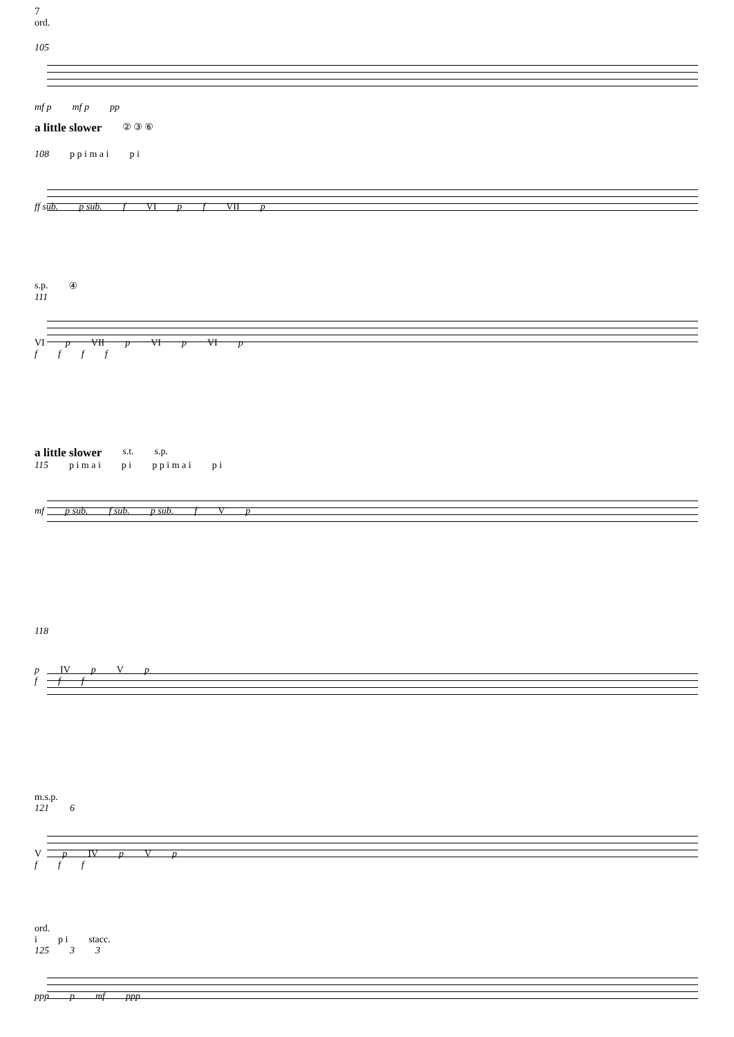7
ord.
105
mf p mf p pp
a little slower ② ③ ⑥
108 p p i m a i p i
ff sub. p sub. f VI p f VII p
s.p. ④
111
VI p VII p VI p VI p
f f f f
a little slower s.t. s.p.
115 p i m a i p i p p i m a i p i
mf p sub. f sub. p sub. f V p
118
p IV p V p
f f f
m.s.p.
121 6
V p IV p V p
f f f
ord.
i p i stacc.
125 3 3
ppp p mf ppp